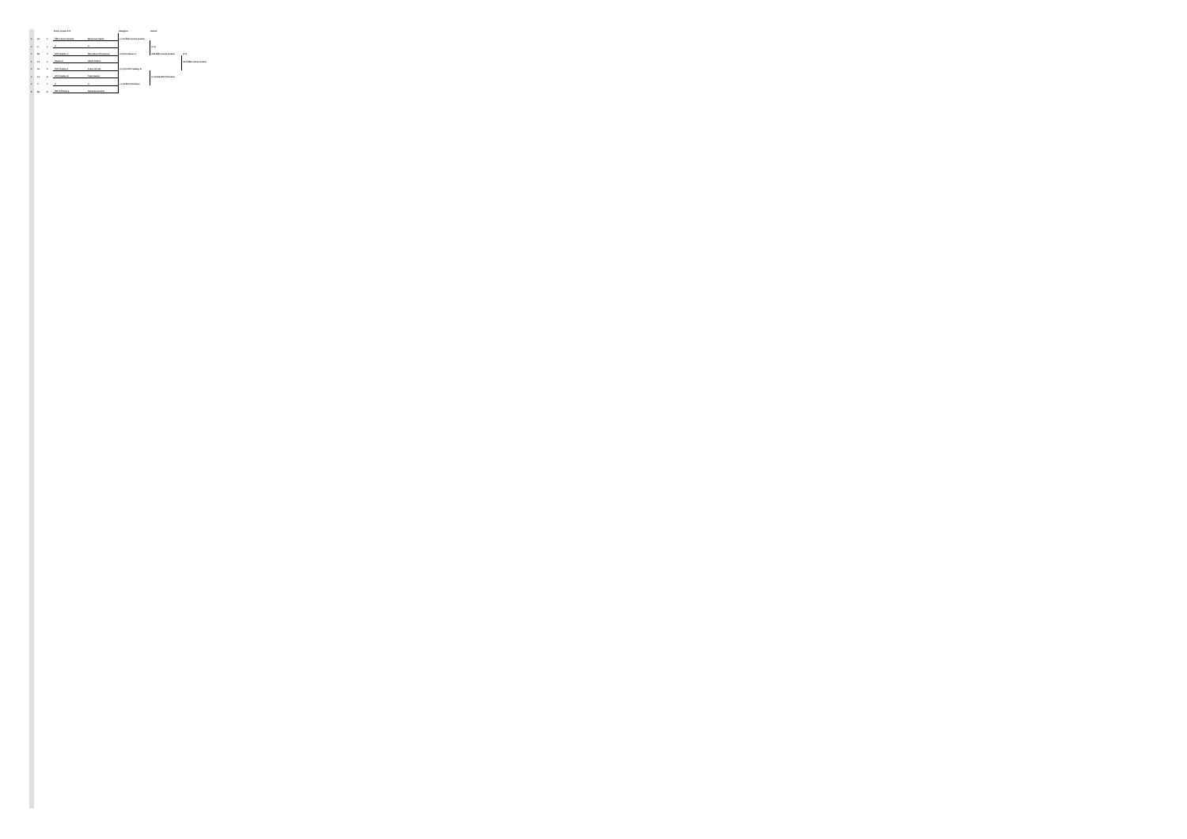| | | | Druhý stupeň K.O. | | Kategória: | Hlavná | | |
| --- | --- | --- | --- | --- | --- | --- | --- | --- |
| 4 | A1 | 1 | ŠŠK Central Svidník | Mečiarová Vasiľa | (-) K1 ŠŠK Central Svidník | | | |
| 2 | X | 2 | X | X | | (2:1) | | |
| 2 | B2 | 3 | STO Valaliky C | Monošková Kľučanová | (2:0) K2 Stanov A | K65 ŠŠK Central Svidník | (2:0) | |
| 1 | C1 | 3 | Stanov A | Heboľ Polle K | | | K67 ŠŠK Central Svidník | |
| 3 | A2 | 4 | STO Valaliky A | Lekeš Horňák | (2:1) K3 STO Valaliky B | | | |
| 3 | C2 | 6 | STO Valaliky B | Tokár Staník | | (2:1) K66 ŠKP PŠ Košice | | |
| 2 | X | 7 | X | X | (-) K4 ŠKP PŠ Košice | | | |
| 6 | B1 | 8 | ŠKP PŠ Košice | Kokoška Hruscsa | | | | |